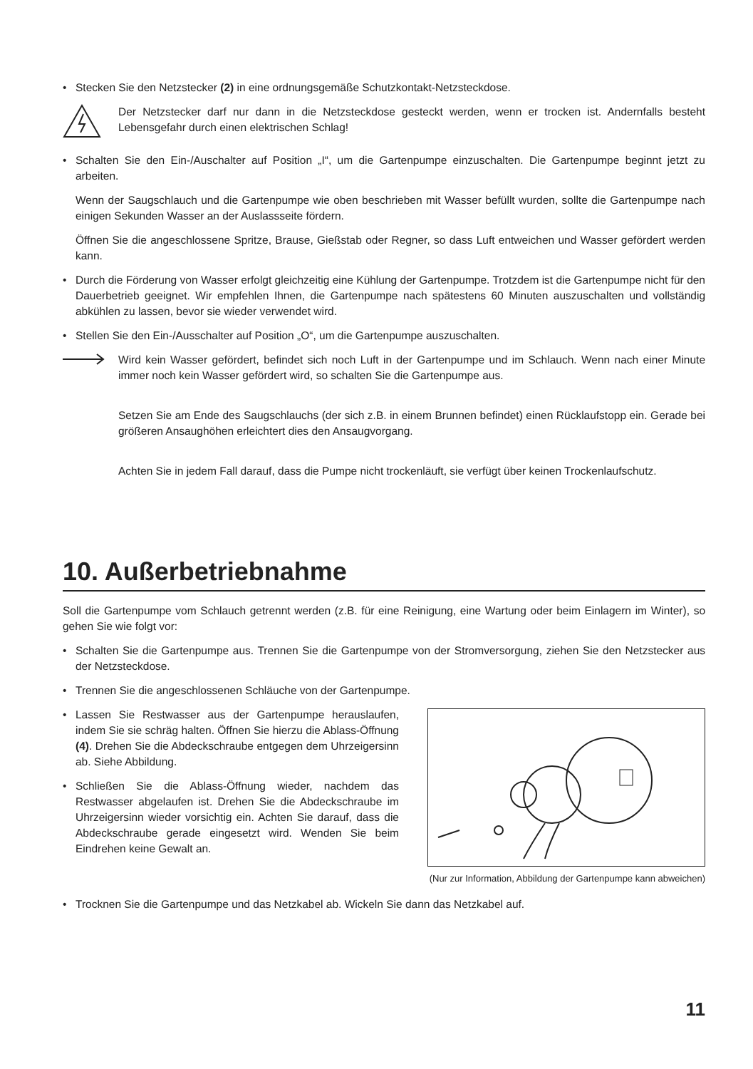• Stecken Sie den Netzstecker (2) in eine ordnungsgemäße Schutzkontakt-Netzsteckdose.
Der Netzstecker darf nur dann in die Netzsteckdose gesteckt werden, wenn er trocken ist. Andernfalls besteht Lebensgefahr durch einen elektrischen Schlag!
• Schalten Sie den Ein-/Auschalter auf Position „I“, um die Gartenpumpe einzuschalten. Die Gartenpumpe beginnt jetzt zu arbeiten.
Wenn der Saugschlauch und die Gartenpumpe wie oben beschrieben mit Wasser befüllt wurden, sollte die Gartenpumpe nach einigen Sekunden Wasser an der Auslassseite fördern.
Öffnen Sie die angeschlossene Spritze, Brause, Gießstab oder Regner, so dass Luft entweichen und Wasser gefördert werden kann.
• Durch die Förderung von Wasser erfolgt gleichzeitig eine Kühlung der Gartenpumpe. Trotzdem ist die Gartenpumpe nicht für den Dauerbetrieb geeignet. Wir empfehlen Ihnen, die Gartenpumpe nach spätestens 60 Minuten auszuschalten und vollständig abkühlen zu lassen, bevor sie wieder verwendet wird.
• Stellen Sie den Ein-/Ausschalter auf Position „O“, um die Gartenpumpe auszuschalten.
Wird kein Wasser gefördert, befindet sich noch Luft in der Gartenpumpe und im Schlauch. Wenn nach einer Minute immer noch kein Wasser gefördert wird, so schalten Sie die Gartenpumpe aus.
Setzen Sie am Ende des Saugschlauchs (der sich z.B. in einem Brunnen befindet) einen Rücklaufstopp ein. Gerade bei größeren Ansaughöhen erleichtert dies den Ansaugvorgang.
Achten Sie in jedem Fall darauf, dass die Pumpe nicht trockenläuft, sie verfügt über keinen Trockenlaufschutz.
10. Außerbetriebnahme
Soll die Gartenpumpe vom Schlauch getrennt werden (z.B. für eine Reinigung, eine Wartung oder beim Einlagern im Winter), so gehen Sie wie folgt vor:
• Schalten Sie die Gartenpumpe aus. Trennen Sie die Gartenpumpe von der Stromversorgung, ziehen Sie den Netzstecker aus der Netzsteckdose.
• Trennen Sie die angeschlossenen Schläuche von der Gartenpumpe.
• Lassen Sie Restwasser aus der Gartenpumpe herauslaufen, indem Sie sie schräg halten. Öffnen Sie hierzu die Ablass-Öffnung (4). Drehen Sie die Abdeckschraube entgegen dem Uhrzeigersinn ab. Siehe Abbildung.
• Schließen Sie die Ablass-Öffnung wieder, nachdem das Restwasser abgelaufen ist. Drehen Sie die Abdeckschraube im Uhrzeigersinn wieder vorsichtig ein. Achten Sie darauf, dass die Abdeckschraube gerade eingesetzt wird. Wenden Sie beim Eindrehen keine Gewalt an.
(Nur zur Information, Abbildung der Gartenpumpe kann abweichen)
• Trocknen Sie die Gartenpumpe und das Netzkabel ab. Wickeln Sie dann das Netzkabel auf.
11